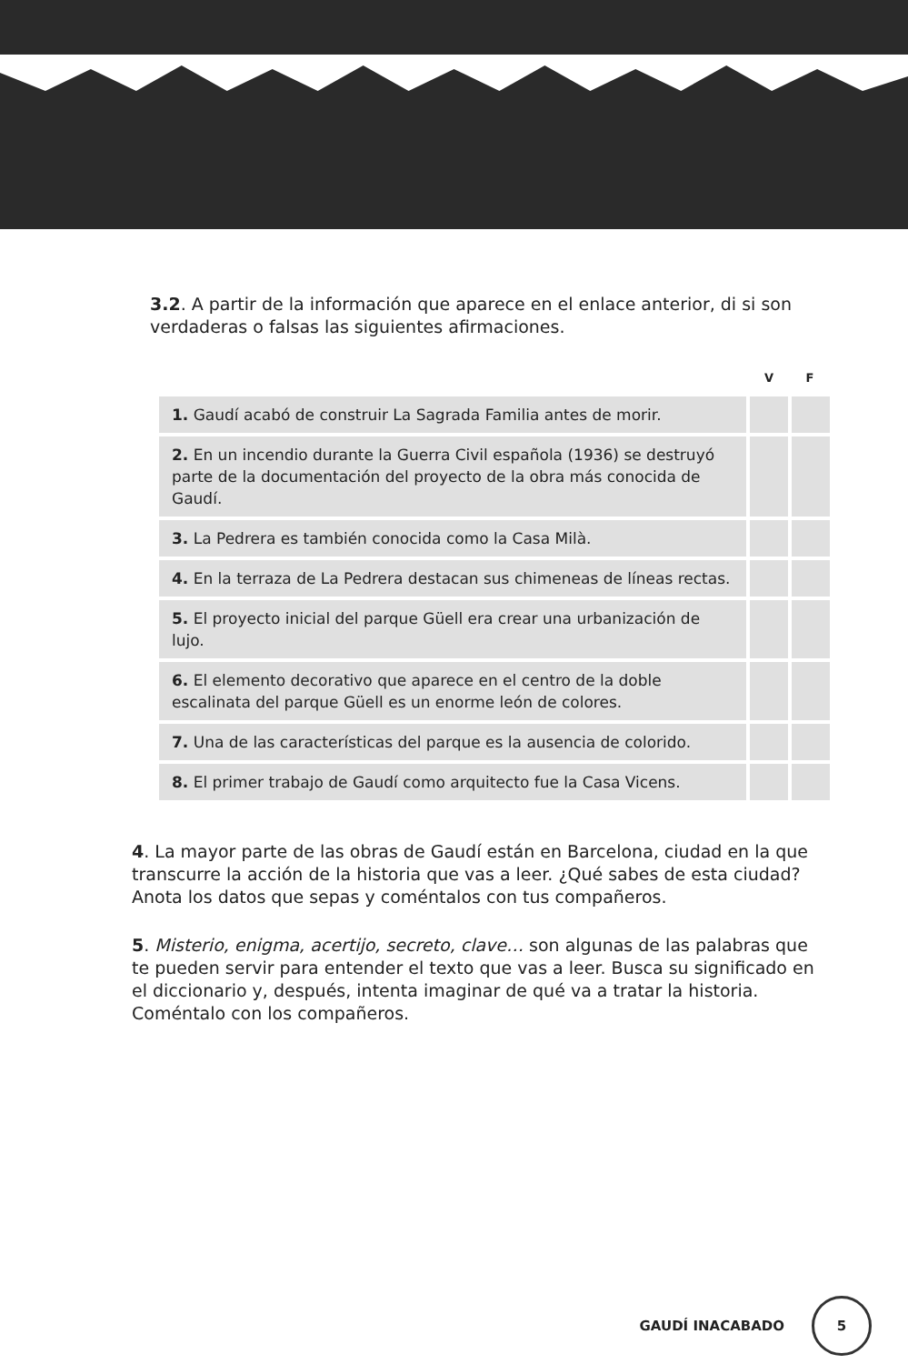3.2. A partir de la información que aparece en el enlace anterior, di si son verdaderas o falsas las siguientes afirmaciones.
| | V | F |
| --- | --- | --- |
| 1. Gaudí acabó de construir La Sagrada Familia antes de morir. | | |
| 2. En un incendio durante la Guerra Civil española (1936) se destruyó parte de la documentación del proyecto de la obra más conocida de Gaudí. | | |
| 3. La Pedrera es también conocida como la Casa Milà. | | |
| 4. En la terraza de La Pedrera destacan sus chimeneas de líneas rectas. | | |
| 5. El proyecto inicial del parque Güell era crear una urbanización de lujo. | | |
| 6. El elemento decorativo que aparece en el centro de la doble escalinata del parque Güell es un enorme león de colores. | | |
| 7. Una de las características del parque es la ausencia de colorido. | | |
| 8. El primer trabajo de Gaudí como arquitecto fue la Casa Vicens. | | |
4. La mayor parte de las obras de Gaudí están en Barcelona, ciudad en la que transcurre la acción de la historia que vas a leer. ¿Qué sabes de esta ciudad? Anota los datos que sepas y coméntalos con tus compañeros.
5. Misterio, enigma, acertijo, secreto, clave… son algunas de las palabras que te pueden servir para entender el texto que vas a leer. Busca su significado en el diccionario y, después, intenta imaginar de qué va a tratar la historia. Coméntalo con los compañeros.
GAUDÍ INACABADO 5